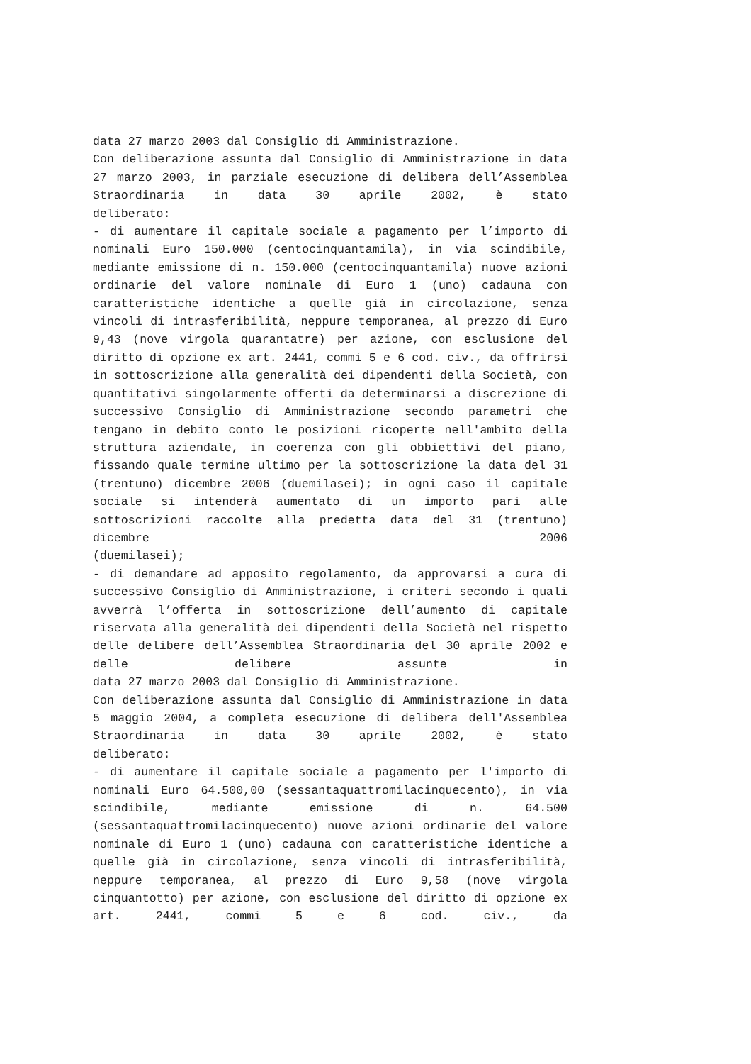data 27 marzo 2003 dal Consiglio di Amministrazione.
Con deliberazione assunta dal Consiglio di Amministrazione in data 27 marzo 2003, in parziale esecuzione di delibera dell’Assemblea Straordinaria in data 30 aprile 2002, è stato
deliberato:
- di aumentare il capitale sociale a pagamento per l’importo di nominali Euro 150.000 (centocinquantamila), in via scindibile, mediante emissione di n. 150.000 (centocinquantamila) nuove azioni ordinarie del valore nominale di Euro 1 (uno) cadauna con caratteristiche identiche a quelle già in circolazione, senza vincoli di intrasferibilità, neppure temporanea, al prezzo di Euro 9,43 (nove virgola quarantatre) per azione, con esclusione del diritto di opzione ex art. 2441, commi 5 e 6 cod. civ., da offrirsi in sottoscrizione alla generalità dei dipendenti della Società, con quantitativi singolarmente offerti da determinarsi a discrezione di successivo Consiglio di Amministrazione secondo parametri che tengano in debito conto le posizioni ricoperte nell'ambito della struttura aziendale, in coerenza con gli obbiettivi del piano, fissando quale termine ultimo per la sottoscrizione la data del 31 (trentuno) dicembre 2006 (duemilasei); in ogni caso il capitale sociale si intenderà aumentato di un importo pari alle sottoscrizioni raccolte alla predetta data del 31 (trentuno) dicembre 2006
(duemilasei);
- di demandare ad apposito regolamento, da approvarsi a cura di successivo Consiglio di Amministrazione, i criteri secondo i quali avverrà l’offerta in sottoscrizione dell’aumento di capitale riservata alla generalità dei dipendenti della Società nel rispetto delle delibere dell’Assemblea Straordinaria del 30 aprile 2002 e delle delibere assunte in
data 27 marzo 2003 dal Consiglio di Amministrazione.
Con deliberazione assunta dal Consiglio di Amministrazione in data 5 maggio 2004, a completa esecuzione di delibera dell'Assemblea Straordinaria in data 30 aprile 2002, è stato
deliberato:
- di aumentare il capitale sociale a pagamento per l'importo di nominali Euro 64.500,00 (sessantaquattromilacinquecento), in via scindibile, mediante emissione di n. 64.500 (sessantaquattromilacinquecento) nuove azioni ordinarie del valore nominale di Euro 1 (uno) cadauna con caratteristiche identiche a quelle già in circolazione, senza vincoli di intrasferibilità, neppure temporanea, al prezzo di Euro 9,58 (nove virgola cinquantotto) per azione, con esclusione del diritto di opzione ex art. 2441, commi 5 e 6 cod. civ., da